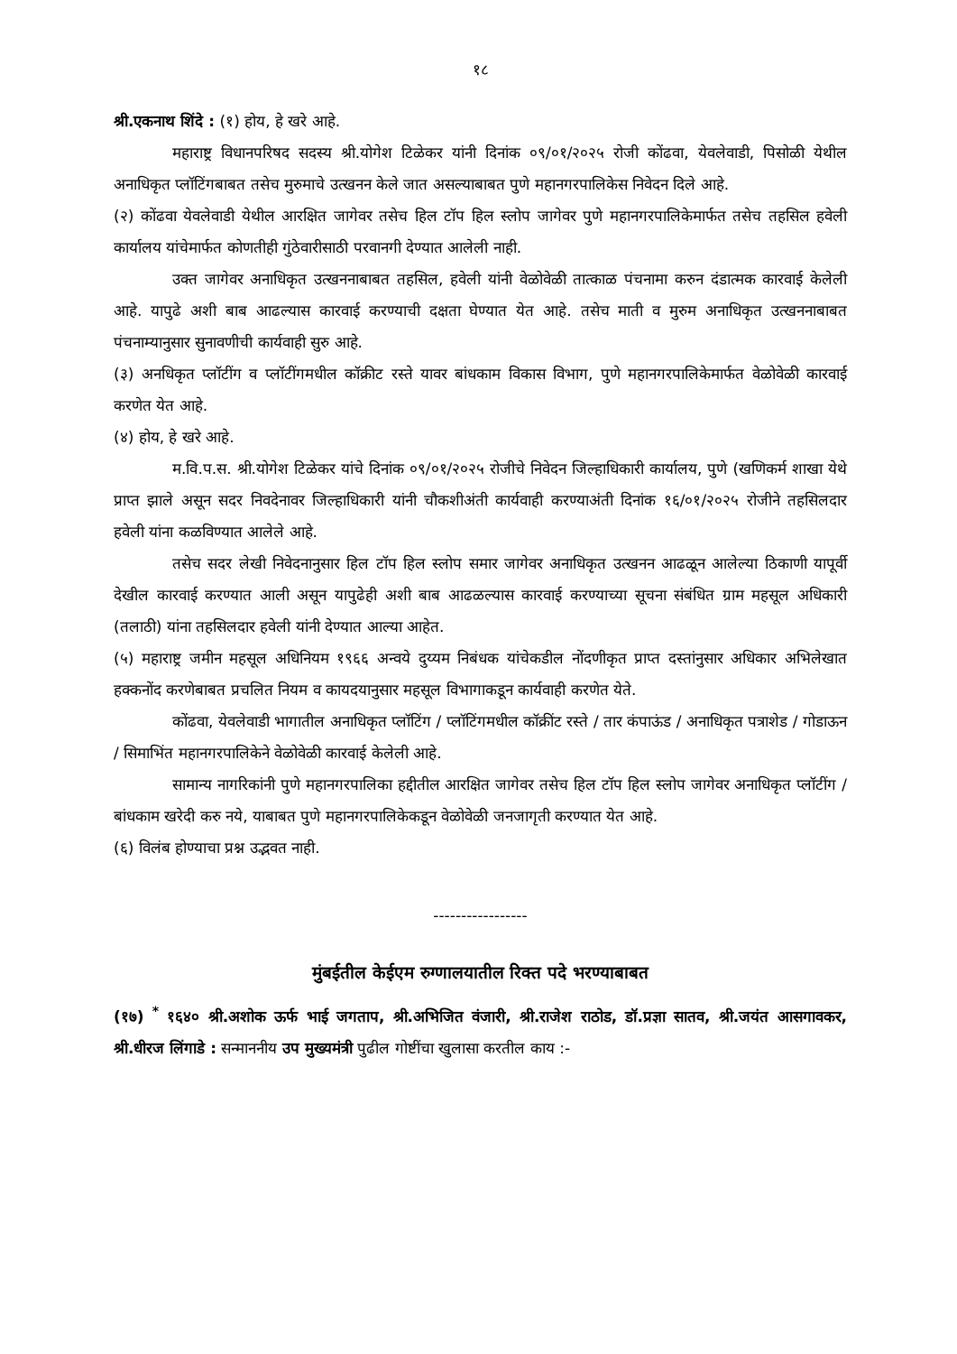१८
श्री.एकनाथ शिंदे : (१) होय, हे खरे आहे.
महाराष्ट्र विधानपरिषद सदस्य श्री.योगेश टिळेकर यांनी दिनांक ०९/०१/२०२५ रोजी कोंढवा, येवलेवाडी, पिसोळी येथील अनाधिकृत प्लॉटिंगबाबत तसेच मुरुमाचे उत्खनन केले जात असल्याबाबत पुणे महानगरपालिकेस निवेदन दिले आहे.
(२) कोंढवा येवलेवाडी येथील आरक्षित जागेवर तसेच हिल टॉप हिल स्लोप जागेवर पुणे महानगरपालिकेमार्फत तसेच तहसिल हवेली कार्यालय यांचेमार्फत कोणतीही गुंठेवारीसाठी परवानगी देण्यात आलेली नाही.
उक्त जागेवर अनाधिकृत उत्खननाबाबत तहसिल, हवेली यांनी वेळोवेळी तात्काळ पंचनामा करुन दंडात्मक कारवाई केलेली आहे. यापुढे अशी बाब आढल्यास कारवाई करण्याची दक्षता घेण्यात येत आहे. तसेच माती व मुरुम अनाधिकृत उत्खननाबाबत पंचनाम्यानुसार सुनावणीची कार्यवाही सुरु आहे.
(३) अनधिकृत प्लॉटींग व प्लॉटींगमधील कॉक्रीट रस्ते यावर बांधकाम विकास विभाग, पुणे महानगरपालिकेमार्फत वेळोवेळी कारवाई करणेत येत आहे.
(४) होय, हे खरे आहे.
म.वि.प.स. श्री.योगेश टिळेकर यांचे दिनांक ०९/०१/२०२५ रोजीचे निवेदन जिल्हाधिकारी कार्यालय, पुणे (खणिकर्म शाखा येथे प्राप्त झाले असून सदर निवदेनावर जिल्हाधिकारी यांनी चौकशीअंती कार्यवाही करण्याअंती दिनांक १६/०१/२०२५ रोजीने तहसिलदार हवेली यांना कळविण्यात आलेले आहे.
तसेच सदर लेखी निवेदनानुसार हिल टॉप हिल स्लोप समार जागेवर अनाधिकृत उत्खनन आढळून आलेल्या ठिकाणी यापूर्वी देखील कारवाई करण्यात आली असून यापुढेही अशी बाब आढळल्यास कारवाई करण्याच्या सूचना संबंधित ग्राम महसूल अधिकारी (तलाठी) यांना तहसिलदार हवेली यांनी देण्यात आल्या आहेत.
(५) महाराष्ट्र जमीन महसूल अधिनियम १९६६ अन्वये दुय्यम निबंधक यांचेकडील नोंदणीकृत प्राप्त दस्तांनुसार अधिकार अभिलेखात हक्कनोंद करणेबाबत प्रचलित नियम व कायदयानुसार महसूल विभागाकडून कार्यवाही करणेत येते.
कोंढवा, येवलेवाडी भागातील अनाधिकृत प्लॉटिंग / प्लॉटिंगमधील कॉक्रींट रस्ते / तार कंपाऊंड / अनाधिकृत पत्राशेड / गोडाऊन / सिमाभिंत महानगरपालिकेने वेळोवेळी कारवाई केलेली आहे.
सामान्य नागरिकांनी पुणे महानगरपालिका हद्दीतील आरक्षित जागेवर तसेच हिल टॉप हिल स्लोप जागेवर अनाधिकृत प्लॉटींग / बांधकाम खरेदी करु नये, याबाबत पुणे महानगरपालिकेकडून वेळोवेळी जनजागृती करण्यात येत आहे.
(६) विलंब होण्याचा प्रश्न उद्भवत नाही.
-----------------
मुंबईतील केईएम रुग्णालयातील रिक्त पदे भरण्याबाबत
(१७) <sup>*</sup> १६४० श्री.अशोक ऊर्फ भाई जगताप, श्री.अभिजित वंजारी, श्री.राजेश राठोड, डॉ.प्रज्ञा सातव, श्री.जयंत आसगावकर, श्री.धीरज लिंगाडे : सन्माननीय उप मुख्यमंत्री पुढील गोष्टींचा खुलासा करतील काय :-